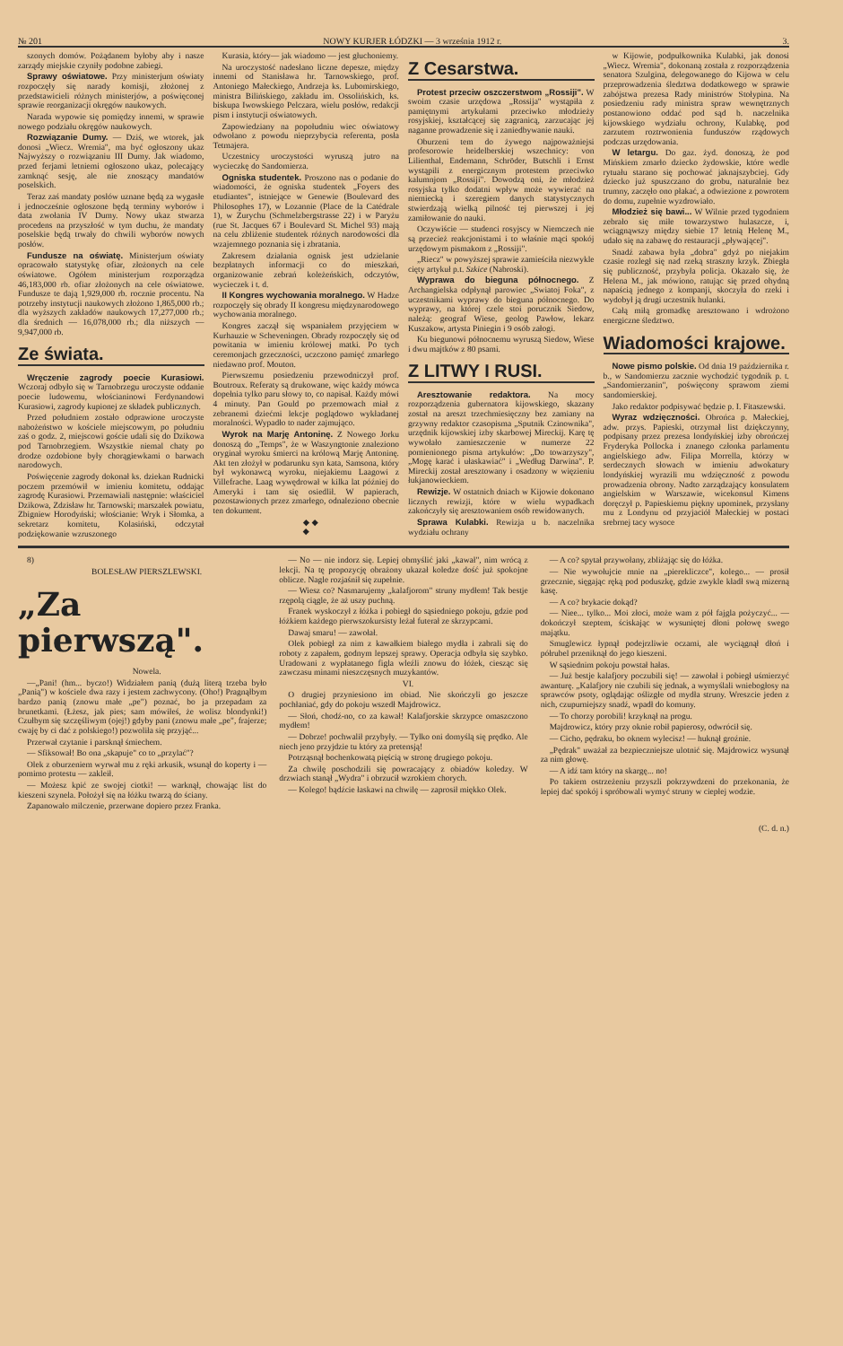№ 201 NOWY KURJER ŁÓDZKI — 3 września 1912 r. 3.
szonych domów. Pożądanem byłoby aby i nasze zarządy miejskie czyniły podobne zabiegi.
Sprawy oświatowe. Przy ministerjum oświaty rozpoczęły się narady komisji, złożonej z przedstawicieli różnych ministerjów, a poświęconej sprawie reorganizacji okręgów naukowych.
Narada wypowie się pomiędzy innemi, w sprawie nowego podziału okręgów naukowych.
Rozwiązanie Dumy. — Dziś, we wtorek, jak donosi „Wiecz. Wremia", ma być ogłoszony ukaz Najwyższy o rozwiązaniu III Dumy. Jak wiadomo, przed ferjami letniemi ogłoszono ukaz, polecający zamknąć sesję, ale nie znoszący mandatów poselskich.
Teraz zaś mandaty posłów uznane będą za wygasłe i jednocześnie ogłoszone będą terminy wyborów i data zwołania IV Dumy. Nowy ukaz stwarza procedens na przyszłość w tym duchu, że mandaty poselskie będą trwały do chwili wyborów nowych posłów.
Fundusze na oświatę. Ministerjum oświaty opracowało statystykę ofiar, złożonych na cele oświatowe. Ogółem ministerjum rozporządza 46,183,000 rb. ofiar złożonych na cele oświatowe. Fundusze te dają 1,929,000 rb. rocznie procentu. Na potrzeby instytucji naukowych złożono 1,865,000 rb.; dla wyższych zakładów naukowych 17,277,000 rb.; dla średnich — 16,078,000 rb.; dla niższych — 9,947,000 rb.
Ze świata.
Wręczenie zagrody poecie Kurasiowi. Wczoraj odbyło się w Tarnobrzegu uroczyste oddanie poecie ludowemu, włościaninowi Ferdynandowi Kurasiowi, zagrody kupionej ze składek publicznych.
Przed południem zostało odprawione uroczyste nabożeństwo w kościele miejscowym, po południu zaś o godz. 2, miejscowi goście udali się do Dzikowa pod Tarnobrzegiem. Wszystkie niemal chaty po drodze ozdobione były chorągiewkami o barwach narodowych.
Poświęcenie zagrody dokonał ks. dziekan Rudnicki poczem przemówił w imieniu komitetu, oddając zagrodę Kurasiowi. Przemawiali następnie: właściciel Dzikowa, Zdzisław hr. Tarnowski; marszałek powiatu, Zbigniew Horodyński; włościanie: Wryk i Słomka, a sekretarz komitetu, Kolasiński, odczytał podziękowanie wzruszonego
Kurasia, który— jak wiadomo — jest głuchoniemy.
Na uroczystość nadesłano liczne depesze, między innemi od Stanisława hr. Tarnowskiego, prof. Antoniego Małeckiego, Andrzeja ks. Lubomirskiego, ministra Bilińskiego, zakładu im. Ossolińskich, ks. biskupa Iwowskiego Pelczara, wielu posłów, redakcji pism i instytucji oświatowych.
Zapowiedziany na popołudniu wiec oświatowy odwołano z powodu nieprzybycia referenta, posła Tetmajera.
Uczestnicy uroczystości wyruszą jutro na wycieczkę do Sandomierza.
Ogniska studentek. Proszono nas o podanie do wiadomości, że ogniska studentek „Foyers des etudiantes", istniejące w Genewie (Boulevard des Philosophes 17), w Lozannie (Place de la Catédrale 1), w Zurychu (Schmelzbergstrasse 22) i w Paryżu (rue St. Jacques 67 i Boulevard St. Michel 93) mają na celu zbliżenie studentek różnych narodowości dla wzajemnego poznania się i zbratania.
Zakresem działania ognisk jest udzielanie bezpłatnych informacji co do mieszkań, organizowanie zebrań koleżeńskich, odczytów, wycieczek i t. d.
II Kongres wychowania moralnego. W Hadze rozpoczęły się obrady II kongresu międzynarodowego wychowania moralnego.
Kongres zaczął się wspaniałem przyjęciem w Kurhauzie w Scheveningen. Obrady rozpoczęły się od powitania w imieniu królowej matki. Po tych ceremonjach grzeczności, uczczono pamięć zmarłego niedawno prof. Mouton.
Pierwszemu posiedzeniu przewodniczył prof. Boutroux. Referaty są drukowane, więc każdy mówca dopełnia tylko paru słowy to, co napisał. Każdy mówi 4 minuty. Pan Gould po przemowach miał z zebranemi dziećmi lekcje poglądowo wykładanej moralności. Wypadło to nader zajmująco.
Wyrok na Marję Antoninę. Z Nowego Jorku donoszą do „Temps", że w Waszyngtonie znaleziono oryginał wyroku śmierci na królową Marję Antoninę. Akt ten złożył w podarunku syn kata, Samsona, który był wykonawcą wyroku, niejakiemu Laagowi z Villefrache. Laag wywędrował w kilka lat później do Ameryki i tam się osiedlił. W papierach, pozostawionych przez zmarłego, odnaleziono obecnie ten dokument.
◆ ◆
◆
Z Cesarstwa.
Protest przeciw oszczerstwom „Rossiji". W swoim czasie urzędowa „Rossija" wystąpiła z pamiętnymi artykułami przeciwko młodzieży rosyjskiej, kształcącej się zagranicą, zarzucając jej naganne prowadzenie się i zaniedbywanie nauki.
Oburzeni tem do żywego najpoważniejsi profesorowie heidelberskiej wszechnicy: von Lilienthal, Endemann, Schröder, Butschli i Ernst wystąpili z energicznym protestem przeciwko kalumnjom „Rossiji". Dowodzą oni, że młodzież rosyjska tylko dodatni wpływ może wywierać na niemiecką i szeregiem danych statystycznych stwierdzają wielką pilność tej pierwszej i jej zamiłowanie do nauki.
Oczywiście — studenci rosyjscy w Niemczech nie są przecież reakcjonistami i to właśnie mąci spokój urzędowym pismakom z „Rossiji".
„Riecz" w powyższej sprawie zamieściła niezwykle cięty artykuł p.t. Szkice (Nabroski).
Wyprawa do bieguna północnego. Z Archangielska odpłynął parowiec „Swiatoj Foka", z uczestnikami wyprawy do bieguna północnego. Do wyprawy, na której czele stoi porucznik Siedow, należą: geograf Wiese, geolog Pawłow, lekarz Kuszakow, artysta Piniegin i 9 osób załogi.
Ku biegunowi północnemu wyruszą Siedow, Wiese i dwu majtków z 80 psami.
Z LITWY I RUSI.
Aresztowanie redaktora. Na mocy rozporządzenia gubernatora kijowskiego, skazany został na areszt trzechmiesięczny bez zamiany na grzywny redaktor czasopisma „Sputnik Czinownika", urzędnik kijowskiej izby skarbowej Mireckij. Karę tę wywołało zamieszczenie w numerze 22 pomienionego pisma artykułów: „Do towarzyszy", „Mogę karać i ułaskawiać" i „Według Darwina". P. Mireckij został aresztowany i osadzony w więzieniu łukjanowieckiem.
Rewizje. W ostatnich dniach w Kijowie dokonano licznych rewizji, które w wielu wypadkach zakończyły się aresztowaniem osób rewidowanych.
Sprawa Kulabki. Rewizja u b. naczelnika wydziału ochrany
w Kijowie, podpułkownika Kulabki, jak donosi „Wiecz. Wremia", dokonaną została z rozporządzenia senatora Szulgina, delegowanego do Kijowa w celu przeprowadzenia śledztwa dodatkowego w sprawie zabójstwa prezesa Rady ministrów Stołypina. Na posiedzeniu rady ministra spraw wewnętrznych postanowiono oddać pod sąd b. naczelnika kijowskiego wydziału ochrony, Kulabkę, pod zarzutem roztrwonienia funduszów rządowych podczas urzędowania.
W letargu. Do gaz. żyd. donoszą, że pod Mińskiem zmarło dziecko żydowskie, które wedle rytuału starano się pochować jaknajszybciej. Gdy dziecko już spuszczano do grobu, naturalnie bez trumny, zaczęło ono płakać, a odwiezione z powrotem do domu, zupełnie wyzdrowiało.
Młodzież się bawi... W Wilnie przed tygodniem zebrało się miłe towarzystwo hulaszcze, i, wciągnąwszy między siebie 17 letnią Helenę M., udało się na zabawę do restauracji „pływającej".
Snadź zabawa była „dobra" gdyż po niejakim czasie rozległ się nad rzeką straszny krzyk. Zbiegła się publiczność, przybyła policja. Okazało się, że Helena M., jak mówiono, ratując się przed ohydną napaścią jednego z kompanji, skoczyła do rzeki i wydobył ją drugi uczestnik hulanki.
Całą miłą gromadkę aresztowano i wdrożono energiczne śledztwo.
Wiadomości krajowe.
Nowe pismo polskie. Od dnia 19 października r. b., w Sandomierzu zacznie wychodzić tygodnik p. t. „Sandomierzanin", poświęcony sprawom ziemi sandomierskiej.
Jako redaktor podpisywać będzie p. I. Fitaszewski.
Wyraz wdzięczności. Obrońca p. Małeckiej, adw. przys. Papieski, otrzymał list dziękczynny, podpisany przez prezesa londyńskiej izby obrończej Fryderyka Pollocka i znanego członka parlamentu angielskiego adw. Filipa Morrella, którzy w serdecznych słowach w imieniu adwokatury londyńskiej wyrazili mu wdzięczność z powodu prowadzenia obrony. Nadto zarządzający konsulatem angielskim w Warszawie, wicekonsul Kimens doręczył p. Papieskiemu piękny upominek, przysłany mu z Londynu od przyjaciół Małeckiej w postaci srebrnej tacy wysoce
8)
BOLESŁAW PIERSZLEWSKI.
„Za pierwszą".
Nowela.
—„Pani! (hm... byczo!) Widziałem panią (dużą literą trzeba było „Panią") w kościele dwa razy i jestem zachwycony. (Oho!) Pragnąłbym bardzo panią (znowu małe „pe") poznać, bo ja przepadam za brunetkami. (Łżesz, jak pies; sam mówiłeś, że wolisz blondynki!) Czułbym się szczęśliwym (ojej!) gdyby pani (znowu małe „pe", frajerze; cwaję by ci dać z polskiego!) pozwoliła się przyjąć...
Przerwał czytanie i parsknął śmiechem.
— Sfiksował! Bo ona „skapuje" co to „przylać"?
Olek z oburzeniem wyrwał mu z ręki arkusik, wsunął do koperty i — pomimo protestu — zakleił.
— Możesz kpić ze swojej ciotki! — warknął, chowając list do kieszeni szynela. Położył się na łóżku twarzą do ściany.
Zapanowało milczenie, przerwane dopiero przez Franka.
— No — nie indorz się. Lepiej obmyślić jaki „kawał", nim wrócą z lekcji. Na tę propozycję obrażony ukazał koledze dość już spokojne oblicze. Nagle rozjaśnił się zupełnie.
— Wiesz co? Nasmarujemy „kalafjorom" struny mydłem! Tak bestje rzępolą ciągle, że aż uszy puchną.
Franek wyskoczył z łóżka i pobiegł do sąsiedniego pokoju, gdzie pod łóżkiem każdego pierwszokursisty leżał futerał ze skrzypcami.
Dawaj smaru! — zawołał.
Olek pobiegł za nim z kawałkiem białego mydła i zabrali się do roboty z zapałem, godnym lepszej sprawy. Operacja odbyła się szybko. Uradowani z wypłatanego figla wleźli znowu do łóżek, ciesząc się zawczasu minami nieszczęsnych muzykantów.
VI.
O drugiej przyniesiono im obiad. Nie skończyli go jeszcze pochłaniać, gdy do pokoju wszedł Majdrowicz.
— Słoń, chodź-no, co za kawał! Kalafjorskie skrzypce omaszczono mydłem!
— Dobrze! pochwalił przybyły. — Tylko oni domyślą się prędko. Ale niech jeno przyjdzie tu który za pretensją!
Potrząsnął bochenkowatą pięścią w stronę drugiego pokoju.
Za chwilę poschodzili się powracający z obiadów koledzy. W drzwiach stanął „Wydra" i obrzucił wzrokiem chorych.
— Kolego! bądźcie łaskawi na chwilę — zaprosił miękko Olek.
— A co? spytał przywołany, zbliżając się do łóżka.
— Nie wywołujcie mnie na „pierekliczce", kolego... — prosił grzecznie, sięgając ręką pod poduszkę, gdzie zwykle kładł swą mizerną kasę.
— A co? brykacie dokąd?
— Niee... tylko... Moi złoci, może wam z pół fajgla pożyczyć... — dokończył szeptem, ściskając w wysuniętej dłoni połowę swego majątku.
Smuglewicz łypnął podejrzliwie oczami, ale wyciągnął dłoń i półrubel przeniknął do jego kieszeni.
W sąsiednim pokoju powstał hałas.
— Już bestje kalafjory poczubili się! — zawołał i pobiegł uśmierzyć awanturę. „Kalafjory nie czubili się jednak, a wymyślali wniebogłosy na sprawców psoty, oglądając oślizgłe od mydła struny. Wreszcie jeden z nich, czupurniejszy snadź, wpadł do komuny.
— To chorzy porobili! krzyknął na progu.
Majdrowicz, który przy oknie robił papierosy, odwrócił się.
— Cicho, pędraku, bo oknem wylecisz! — huknął groźnie.
„Pędrak" uważał za bezpieczniejsze ulotnić się. Majdrowicz wysunął za nim głowę.
— A idź tam który na skargę... no!
Po takiem ostrzeżeniu przyszli pokrzywdzeni do przekonania, że lepiej dać spokój i spróbowali wymyć struny w ciepłej wodzie.
(C. d. n.)